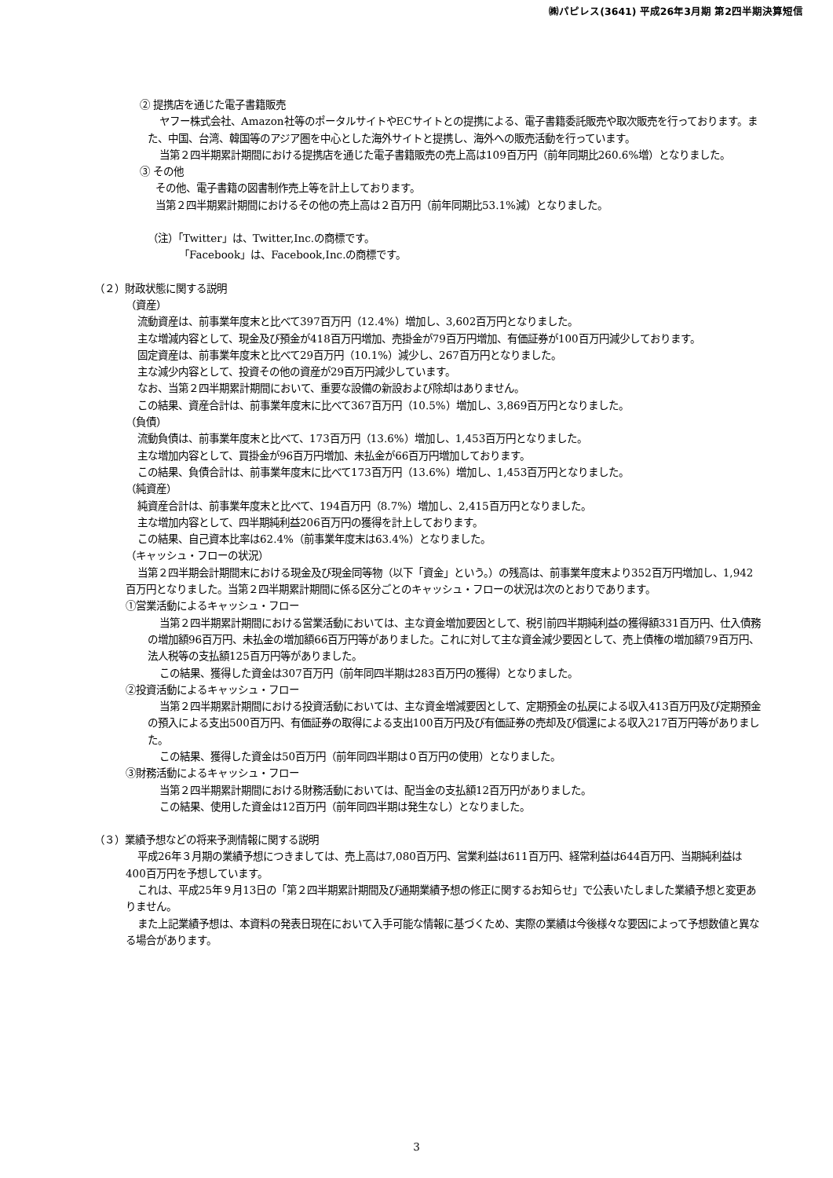㈱パピレス(3641) 平成26年3月期 第2四半期決算短信
② 提携店を通じた電子書籍販売
ヤフー株式会社、Amazon社等のポータルサイトやECサイトとの提携による、電子書籍委託販売や取次販売を行っております。また、中国、台湾、韓国等のアジア圏を中心とした海外サイトと提携し、海外への販売活動を行っています。
当第２四半期累計期間における提携店を通じた電子書籍販売の売上高は109百万円（前年同期比260.6%増）となりました。
③ その他
その他、電子書籍の図書制作売上等を計上しております。
当第２四半期累計期間におけるその他の売上高は２百万円（前年同期比53.1%減）となりました。
（注）「Twitter」は、Twitter,Inc.の商標です。
「Facebook」は、Facebook,Inc.の商標です。
（２）財政状態に関する説明
（資産）
流動資産は、前事業年度末と比べて397百万円（12.4%）増加し、3,602百万円となりました。
主な増減内容として、現金及び預金が418百万円増加、売掛金が79百万円増加、有価証券が100百万円減少しております。
固定資産は、前事業年度末と比べて29百万円（10.1%）減少し、267百万円となりました。
主な減少内容として、投資その他の資産が29百万円減少しています。
なお、当第２四半期累計期間において、重要な設備の新設および除却はありません。
この結果、資産合計は、前事業年度末に比べて367百万円（10.5%）増加し、3,869百万円となりました。
（負債）
流動負債は、前事業年度末と比べて、173百万円（13.6%）増加し、1,453百万円となりました。
主な増加内容として、買掛金が96百万円増加、未払金が66百万円増加しております。
この結果、負債合計は、前事業年度末に比べて173百万円（13.6%）増加し、1,453百万円となりました。
（純資産）
純資産合計は、前事業年度末と比べて、194百万円（8.7%）増加し、2,415百万円となりました。
主な増加内容として、四半期純利益206百万円の獲得を計上しております。
この結果、自己資本比率は62.4%（前事業年度末は63.4%）となりました。
（キャッシュ・フローの状況）
当第２四半期会計期間末における現金及び現金同等物（以下「資金」という。）の残高は、前事業年度末より352百万円増加し、1,942百万円となりました。当第２四半期累計期間に係る区分ごとのキャッシュ・フローの状況は次のとおりであります。
①営業活動によるキャッシュ・フロー
当第２四半期累計期間における営業活動においては、主な資金増加要因として、税引前四半期純利益の獲得額331百万円、仕入債務の増加額96百万円、未払金の増加額66百万円等がありました。これに対して主な資金減少要因として、売上債権の増加額79百万円、法人税等の支払額125百万円等がありました。
この結果、獲得した資金は307百万円（前年同四半期は283百万円の獲得）となりました。
②投資活動によるキャッシュ・フロー
当第２四半期累計期間における投資活動においては、主な資金増減要因として、定期預金の払戻による収入413百万円及び定期預金の預入による支出500百万円、有価証券の取得による支出100百万円及び有価証券の売却及び償還による収入217百万円等がありました。
この結果、獲得した資金は50百万円（前年同四半期は０百万円の使用）となりました。
③財務活動によるキャッシュ・フロー
当第２四半期累計期間における財務活動においては、配当金の支払額12百万円がありました。
この結果、使用した資金は12百万円（前年同四半期は発生なし）となりました。
（３）業績予想などの将来予測情報に関する説明
平成26年３月期の業績予想につきましては、売上高は7,080百万円、営業利益は611百万円、経常利益は644百万円、当期純利益は400百万円を予想しています。
これは、平成25年９月13日の「第２四半期累計期間及び通期業績予想の修正に関するお知らせ」で公表いたしました業績予想と変更ありません。
また上記業績予想は、本資料の発表日現在において入手可能な情報に基づくため、実際の業績は今後様々な要因によって予想数値と異なる場合があります。
3